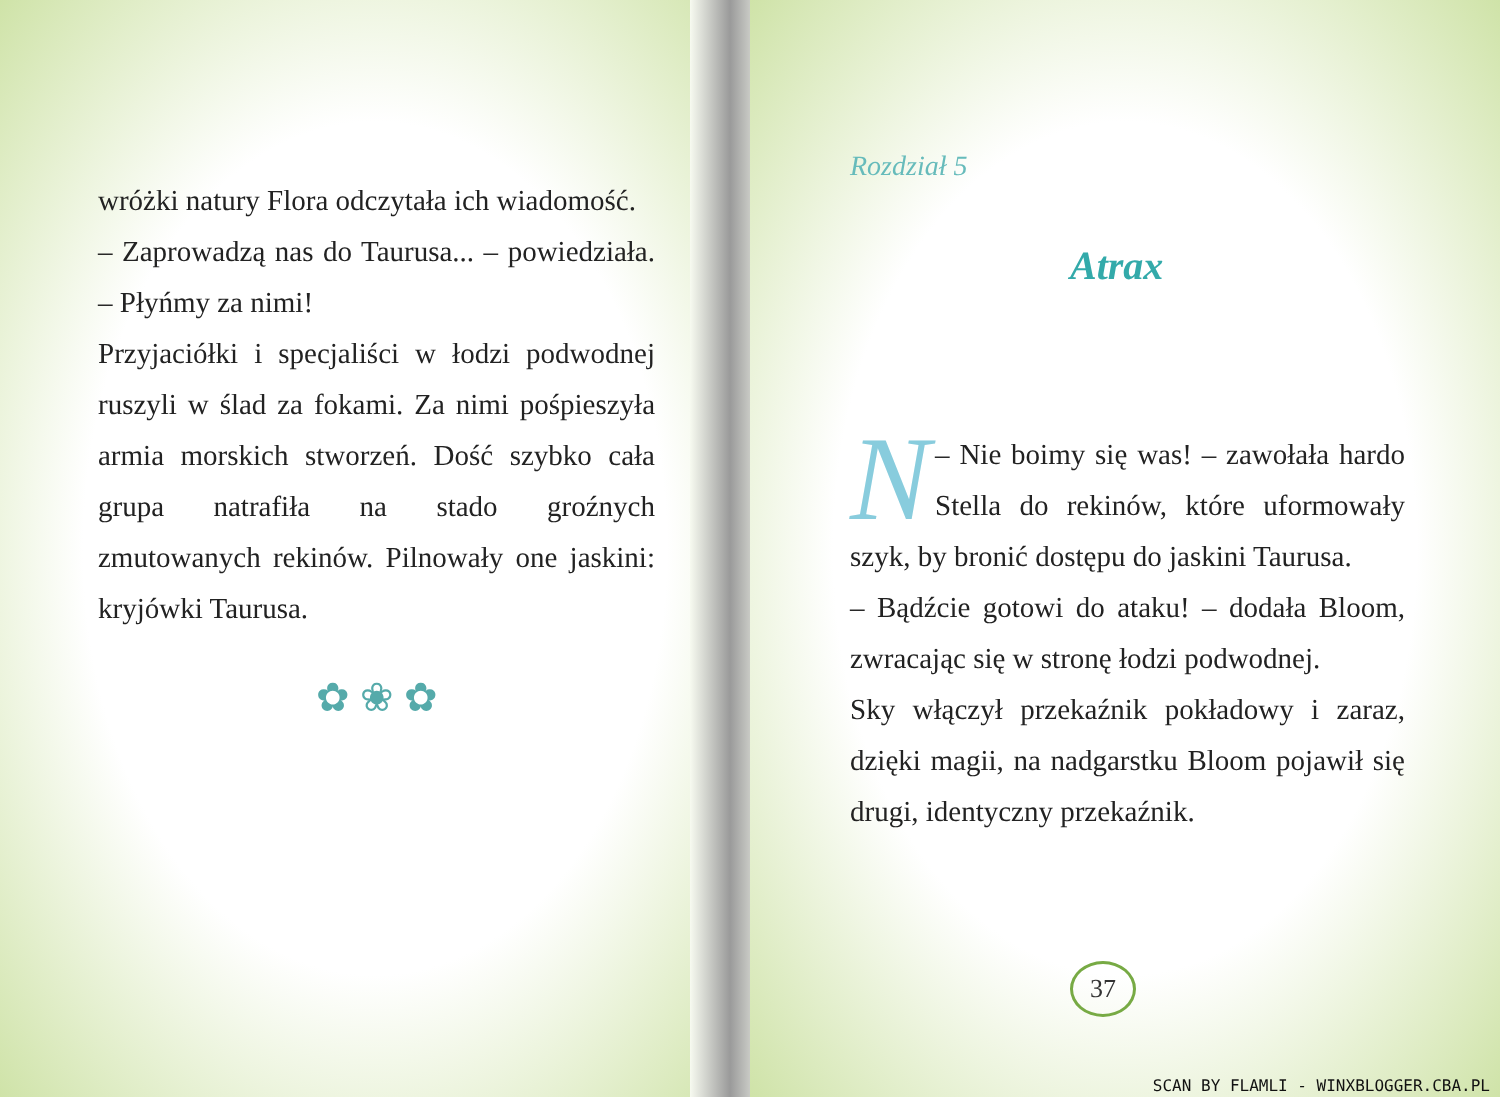wróżki natury Flora odczytała ich wiadomość.
– Zaprowadzą nas do Taurusa... – powiedziała. – Płyńmy za nimi!
Przyjaciółki i specjaliści w łodzi podwodnej ruszyli w ślad za fokami. Za nimi pośpieszyła armia morskich stworzeń. Dość szybko cała grupa natrafiła na stado groźnych zmutowanych rekinów. Pilnowały one jaskini: kryjówki Taurusa.
✿ ❀ ✿
Rozdział 5
Atrax
N – Nie boimy się was! – zawołała hardo Stella do rekinów, które uformowały szyk, by bronić dostępu do jaskini Taurusa.
– Bądźcie gotowi do ataku! – dodała Bloom, zwracając się w stronę łodzi podwodnej.
Sky włączył przekaźnik pokładowy i zaraz, dzięki magii, na nadgarstku Bloom pojawił się drugi, identyczny przekaźnik.
37
SCAN BY FLAMLI - WINXBLOGGER.CBA.PL